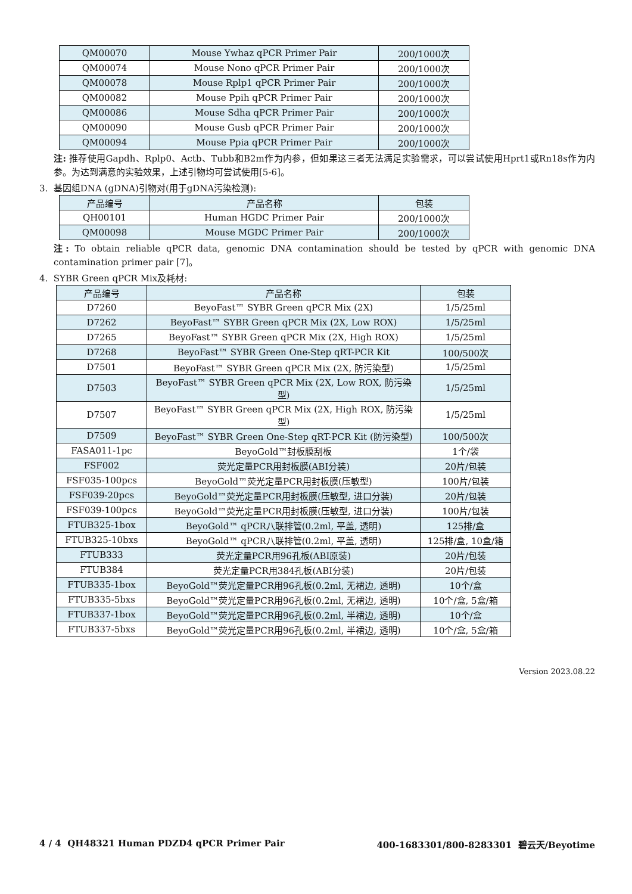| QM00070 | Mouse Ywhaz qPCR Primer Pair | 200/1000次 |
| QM00074 | Mouse Nono qPCR Primer Pair | 200/1000次 |
| QM00078 | Mouse Rplp1 qPCR Primer Pair | 200/1000次 |
| QM00082 | Mouse Ppih qPCR Primer Pair | 200/1000次 |
| QM00086 | Mouse Sdha qPCR Primer Pair | 200/1000次 |
| QM00090 | Mouse Gusb qPCR Primer Pair | 200/1000次 |
| QM00094 | Mouse Ppia qPCR Primer Pair | 200/1000次 |
注: 推荐使用Gapdh、Rplp0、Actb、Tubb和B2m作为内参，但如果这三者无法满足实验需求，可以尝试使用Hprt1或Rn18s作为内参。为达到满意的实验效果，上述引物均可尝试使用[5-6]。
3. 基因组DNA (gDNA)引物对(用于gDNA污染检测):
| 产品编号 | 产品名称 | 包装 |
| --- | --- | --- |
| QH00101 | Human HGDC Primer Pair | 200/1000次 |
| QM00098 | Mouse MGDC Primer Pair | 200/1000次 |
注: To obtain reliable qPCR data, genomic DNA contamination should be tested by qPCR with genomic DNA contamination primer pair [7]。
4. SYBR Green qPCR Mix及耗材:
| 产品编号 | 产品名称 | 包装 |
| --- | --- | --- |
| D7260 | BeyoFast™ SYBR Green qPCR Mix (2X) | 1/5/25ml |
| D7262 | BeyoFast™ SYBR Green qPCR Mix (2X, Low ROX) | 1/5/25ml |
| D7265 | BeyoFast™ SYBR Green qPCR Mix (2X, High ROX) | 1/5/25ml |
| D7268 | BeyoFast™ SYBR Green One-Step qRT-PCR Kit | 100/500次 |
| D7501 | BeyoFast™ SYBR Green qPCR Mix (2X, 防污染型) | 1/5/25ml |
| D7503 | BeyoFast™ SYBR Green qPCR Mix (2X, Low ROX, 防污染型) | 1/5/25ml |
| D7507 | BeyoFast™ SYBR Green qPCR Mix (2X, High ROX, 防污染型) | 1/5/25ml |
| D7509 | BeyoFast™ SYBR Green One-Step qRT-PCR Kit (防污染型) | 100/500次 |
| FASA011-1pc | BeyoGold™封板膜刮板 | 1个/袋 |
| FSF002 | 荧光定量PCR用封板膜(ABI分装) | 20片/包装 |
| FSF035-100pcs | BeyoGold™荧光定量PCR用封板膜(压敏型) | 100片/包装 |
| FSF039-20pcs | BeyoGold™荧光定量PCR用封板膜(压敏型, 进口分装) | 20片/包装 |
| FSF039-100pcs | BeyoGold™荧光定量PCR用封板膜(压敏型, 进口分装) | 100片/包装 |
| FTUB325-1box | BeyoGold™ qPCR八联排管(0.2ml, 平盖, 透明) | 125排/盒 |
| FTUB325-10bxs | BeyoGold™ qPCR八联排管(0.2ml, 平盖, 透明) | 125排/盒, 10盒/箱 |
| FTUB333 | 荧光定量PCR用96孔板(ABI原装) | 20片/包装 |
| FTUB384 | 荧光定量PCR用384孔板(ABI分装) | 20片/包装 |
| FTUB335-1box | BeyoGold™荧光定量PCR用96孔板(0.2ml, 无裙边, 透明) | 10个/盒 |
| FTUB335-5bxs | BeyoGold™荧光定量PCR用96孔板(0.2ml, 无裙边, 透明) | 10个/盒, 5盒/箱 |
| FTUB337-1box | BeyoGold™荧光定量PCR用96孔板(0.2ml, 半裙边, 透明) | 10个/盒 |
| FTUB337-5bxs | BeyoGold™荧光定量PCR用96孔板(0.2ml, 半裙边, 透明) | 10个/盒, 5盒/箱 |
Version 2023.08.22
4 / 4 QH48321 Human PDZD4 qPCR Primer Pair 400-1683301/800-8283301 碧云天/Beyotime